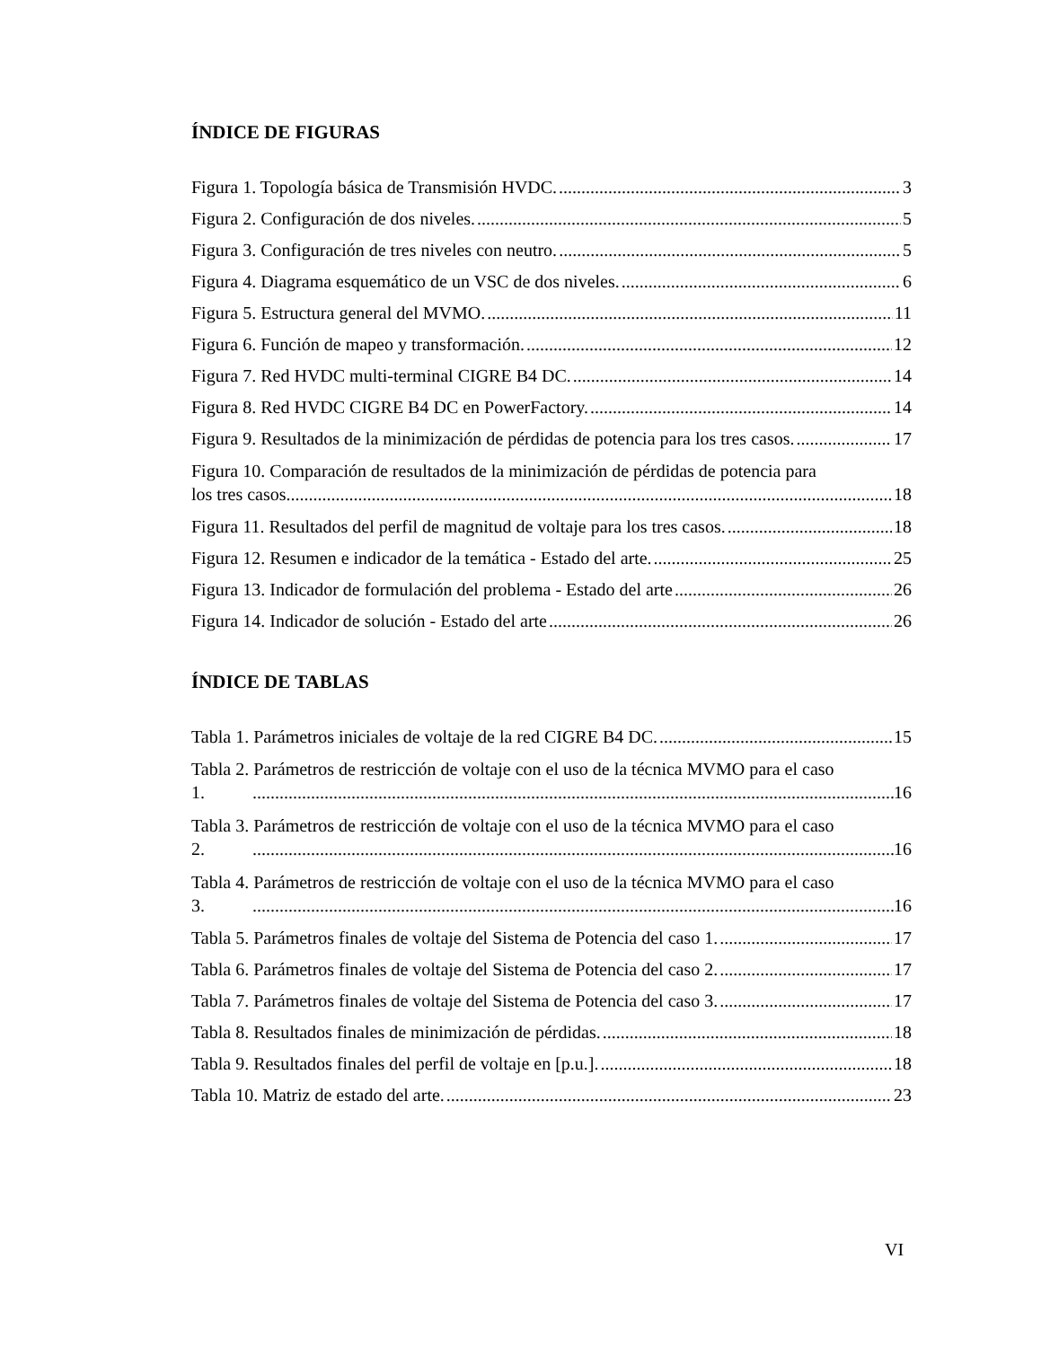ÍNDICE DE FIGURAS
Figura 1. Topología básica de Transmisión HVDC. 3
Figura 2. Configuración de dos niveles. 5
Figura 3. Configuración de tres niveles con neutro. 5
Figura 4. Diagrama esquemático de un VSC de dos niveles. 6
Figura 5. Estructura general del MVMO. 11
Figura 6. Función de mapeo y transformación. 12
Figura 7. Red HVDC multi-terminal CIGRE B4 DC. 14
Figura 8. Red HVDC CIGRE B4 DC en PowerFactory. 14
Figura 9. Resultados de la minimización de pérdidas de potencia para los tres casos. 17
Figura 10. Comparación de resultados de la minimización de pérdidas de potencia para
los tres casos. 18
Figura 11. Resultados del perfil de magnitud de voltaje para los tres casos. 18
Figura 12. Resumen e indicador de la temática - Estado del arte. 25
Figura 13. Indicador de formulación del problema - Estado del arte 26
Figura 14. Indicador de solución - Estado del arte 26
ÍNDICE DE TABLAS
Tabla 1. Parámetros iniciales de voltaje de la red CIGRE B4 DC. 15
Tabla 2. Parámetros de restricción de voltaje con el uso de la técnica MVMO para el caso
1. 16
Tabla 3. Parámetros de restricción de voltaje con el uso de la técnica MVMO para el caso
2. 16
Tabla 4. Parámetros de restricción de voltaje con el uso de la técnica MVMO para el caso
3. 16
Tabla 5. Parámetros finales de voltaje del Sistema de Potencia del caso 1. 17
Tabla 6. Parámetros finales de voltaje del Sistema de Potencia del caso 2. 17
Tabla 7. Parámetros finales de voltaje del Sistema de Potencia del caso 3. 17
Tabla 8. Resultados finales de minimización de pérdidas. 18
Tabla 9. Resultados finales del perfil de voltaje en [p.u.]. 18
Tabla 10. Matriz de estado del arte. 23
VI